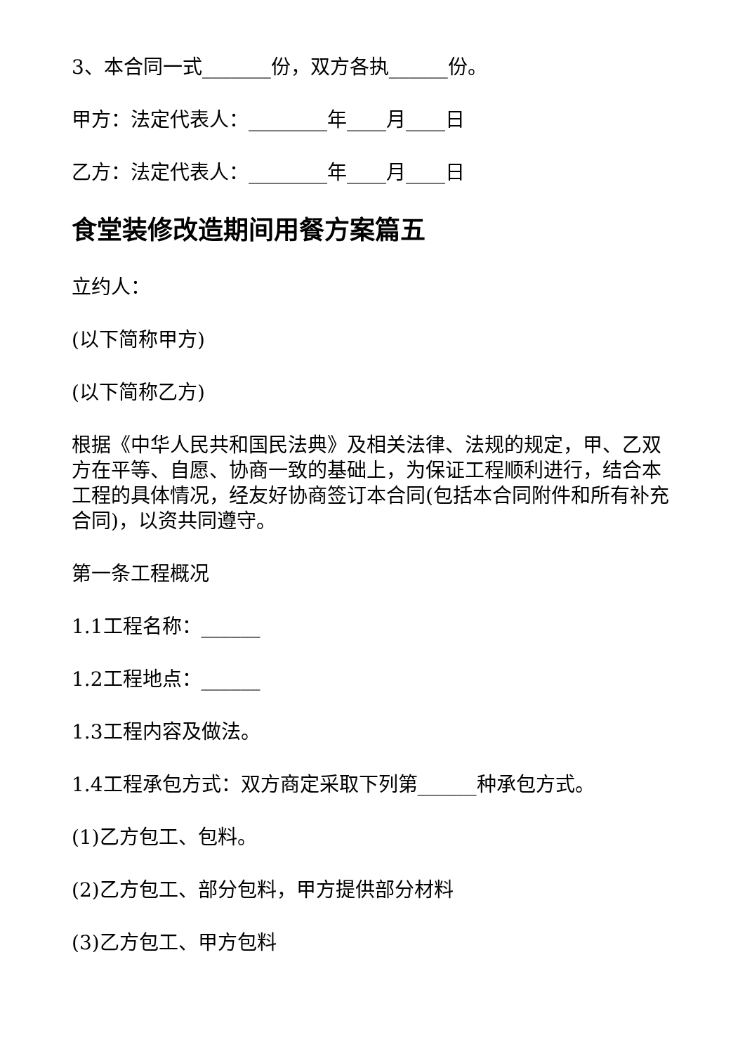3、本合同一式_______份，双方各执______份。
甲方：法定代表人：________年____月____日
乙方：法定代表人：________年____月____日
食堂装修改造期间用餐方案篇五
立约人：
(以下简称甲方)
(以下简称乙方)
根据《中华人民共和国民法典》及相关法律、法规的规定，甲、乙双方在平等、自愿、协商一致的基础上，为保证工程顺利进行，结合本工程的具体情况，经友好协商签订本合同(包括本合同附件和所有补充合同)，以资共同遵守。
第一条工程概况
1.1工程名称：______
1.2工程地点：______
1.3工程内容及做法。
1.4工程承包方式：双方商定采取下列第______种承包方式。
(1)乙方包工、包料。
(2)乙方包工、部分包料，甲方提供部分材料
(3)乙方包工、甲方包料